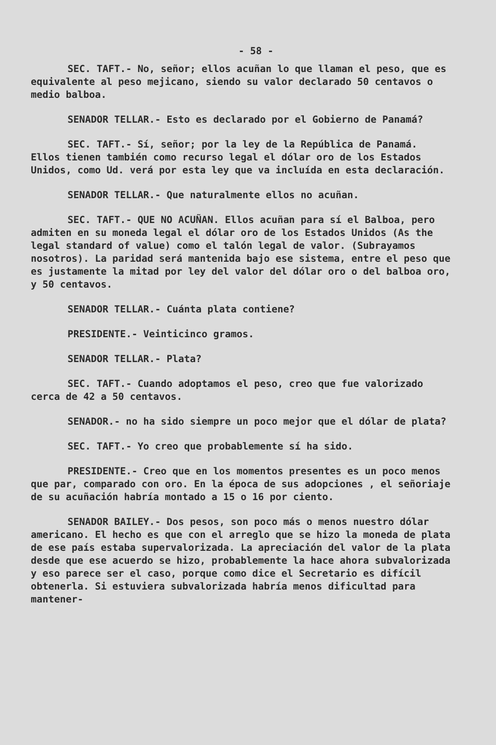- 58 -
SEC. TAFT.- No, señor; ellos acuñan lo que llaman el peso, que es equivalente al peso mejicano, siendo su valor declarado 50 centavos o medio balboa.
SENADOR TELLAR.- Esto es declarado por el Gobierno de Panamá?
SEC. TAFT.- Sí, señor; por la ley de la República de Panamá. Ellos tienen también como recurso legal el dólar oro de los Estados Unidos, como Ud. verá por esta ley que va incluída en esta declaración.
SENADOR TELLAR.- Que naturalmente ellos no acuñan.
SEC. TAFT.- QUE NO ACUÑAN. Ellos acuñan para sí el Balboa, pero admiten en su moneda legal el dólar oro de los Estados Unidos (As the legal standard of value) como el talón legal de valor. (Subrayamos nosotros). La paridad será mantenida bajo ese sistema, entre el peso que es justamente la mitad por ley del valor del dólar oro o del balboa oro, y 50 centavos.
SENADOR TELLAR.- Cuánta plata contiene?
PRESIDENTE.- Veinticinco gramos.
SENADOR TELLAR.- Plata?
SEC. TAFT.- Cuando adoptamos el peso, creo que fue valorizado cerca de 42 a 50 centavos.
SENADOR.- no ha sido siempre un poco mejor que el dólar de plata?
SEC. TAFT.- Yo creo que probablemente sí ha sido.
PRESIDENTE.- Creo que en los momentos presentes es un poco menos que par, comparado con oro. En la época de sus adopciones , el señoriaje de su acuñación habría montado a 15 o 16 por ciento.
SENADOR BAILEY.- Dos pesos, son poco más o menos nuestro dólar americano. El hecho es que con el arreglo que se hizo la moneda de plata de ese país estaba supervalorizada. La apreciación del valor de la plata desde que ese acuerdo se hizo, probablemente la hace ahora subvalorizada y eso parece ser el caso, porque como dice el Secretario es difícil obtenerla. Si estuviera subvalorizada habría menos dificultad para mantener-